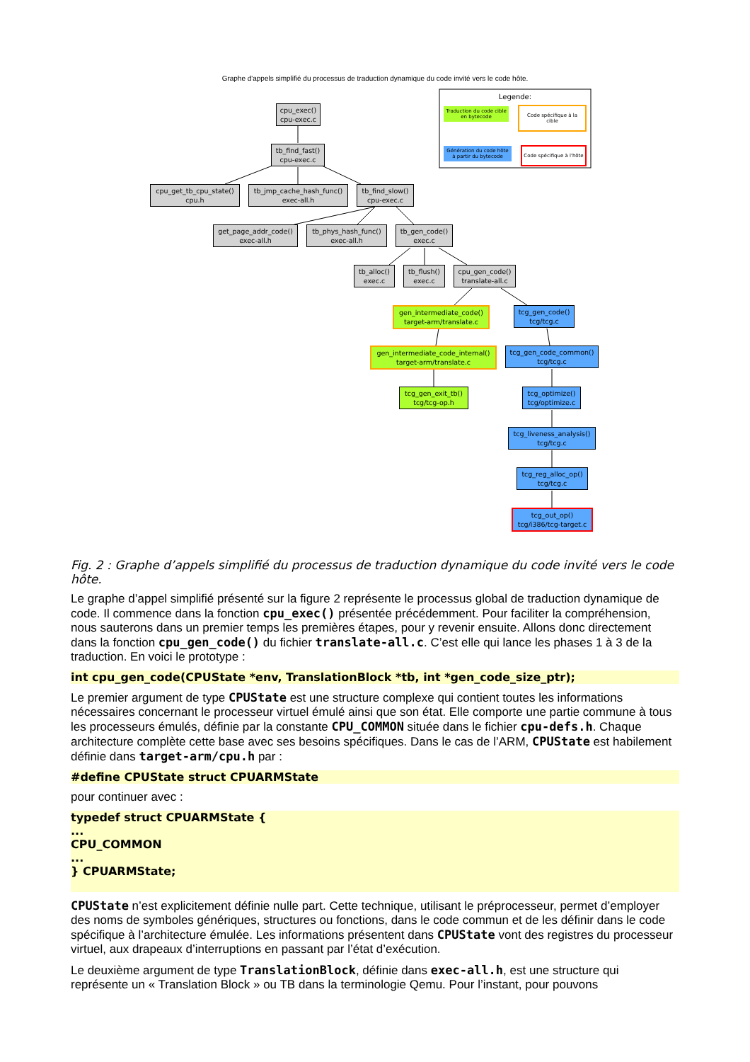Graphe d'appels simplifié du processus de traduction dynamique du code invité vers le code hôte.
Legende:
Traduction du code cible en bytecode
Code spécifique à la cible
Génération du code hôte à partir du bytecode
Code spécifique à l'hôte
cpu_exec()
cpu-exec.c
tb_find_fast()
cpu-exec.c
cpu_get_tb_cpu_state()
cpu.h
tb_jmp_cache_hash_func()
exec-all.h
tb_find_slow()
cpu-exec.c
get_page_addr_code()
exec-all.h
tb_phys_hash_func()
exec-all.h
tb_gen_code()
exec.c
tb_alloc()
exec.c
tb_flush()
exec.c
cpu_gen_code()
translate-all.c
gen_intermediate_code()
target-arm/translate.c
tcg_gen_code()
tcg/tcg.c
gen_intermediate_code_internal()
target-arm/translate.c
tcg_gen_code_common()
tcg/tcg.c
tcg_gen_exit_tb()
tcg/tcg-op.h
tcg_optimize()
tcg/optimize.c
tcg_liveness_analysis()
tcg/tcg.c
tcg_reg_alloc_op()
tcg/tcg.c
tcg_out_op()
tcg/i386/tcg-target.c
Fig. 2 : Graphe d’appels simplifié du processus de traduction dynamique du code invité vers le code hôte.
Le graphe d’appel simplifié présenté sur la figure 2 représente le processus global de traduction dynamique de code. Il commence dans la fonction cpu_exec() présentée précédemment. Pour faciliter la compréhension, nous sauterons dans un premier temps les premières étapes, pour y revenir ensuite. Allons donc directement dans la fonction cpu_gen_code() du fichier translate-all.c. C’est elle qui lance les phases 1 à 3 de la traduction. En voici le prototype :
int cpu_gen_code(CPUState *env, TranslationBlock *tb, int *gen_code_size_ptr);
Le premier argument de type CPUState est une structure complexe qui contient toutes les informations nécessaires concernant le processeur virtuel émulé ainsi que son état. Elle comporte une partie commune à tous les processeurs émulés, définie par la constante CPU_COMMON située dans le fichier cpu-defs.h. Chaque architecture complète cette base avec ses besoins spécifiques. Dans le cas de l’ARM, CPUState est habilement définie dans target-arm/cpu.h par :
#define CPUState struct CPUARMState
pour continuer avec :
typedef struct CPUARMState {
...
CPU_COMMON
...
} CPUARMState;
CPUState n’est explicitement définie nulle part. Cette technique, utilisant le préprocesseur, permet d’employer des noms de symboles génériques, structures ou fonctions, dans le code commun et de les définir dans le code spécifique à l’architecture émulée. Les informations présentent dans CPUState vont des registres du processeur virtuel, aux drapeaux d’interruptions en passant par l’état d’exécution.
Le deuxième argument de type TranslationBlock, définie dans exec-all.h, est une structure qui représente un « Translation Block » ou TB dans la terminologie Qemu. Pour l’instant, pour pouvons